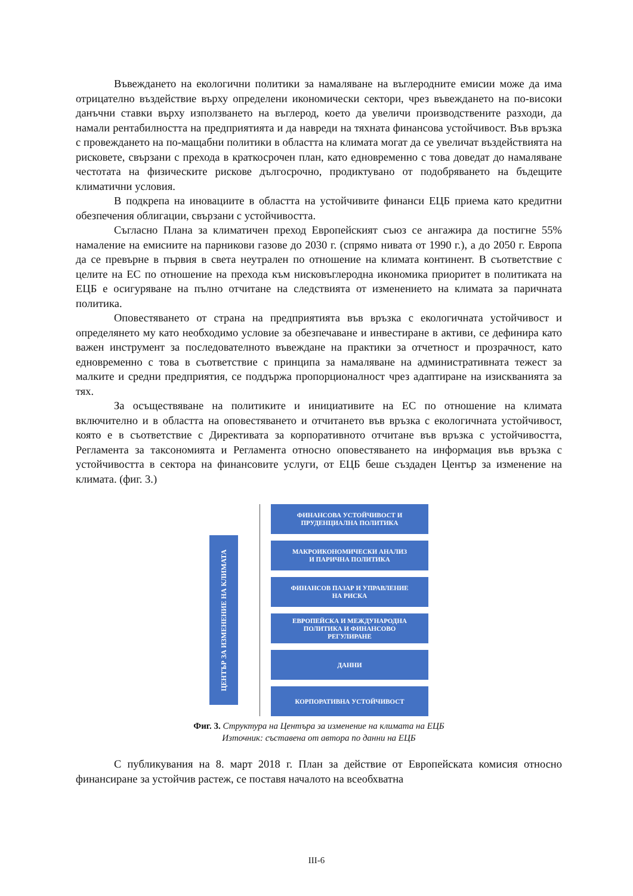Въвеждането на екологични политики за намаляване на въглеродните емисии може да има отрицателно въздействие върху определени икономически сектори, чрез въвеждането на по-високи данъчни ставки върху използването на въглерод, което да увеличи производствените разходи, да намали рентабилността на предприятията и да навреди на тяхната финансова устойчивост. Във връзка с провеждането на по-мащабни политики в областта на климата могат да се увеличат въздействията на рисковете, свързани с прехода в краткосрочен план, като едновременно с това доведат до намаляване честотата на физическите рискове дългосрочно, продиктувано от подобряването на бъдещите климатични условия.
В подкрепа на иновациите в областта на устойчивите финанси ЕЦБ приема като кредитни обезпечения облигации, свързани с устойчивостта.
Съгласно Плана за климатичен преход Европейският съюз се ангажира да постигне 55% намаление на емисиите на парникови газове до 2030 г. (спрямо нивата от 1990 г.), а до 2050 г. Европа да се превърне в първия в света неутрален по отношение на климата континент. В съответствие с целите на ЕС по отношение на прехода към нисковъглеродна икономика приоритет в политиката на ЕЦБ е осигуряване на пълно отчитане на следствията от изменението на климата за паричната политика.
Оповестяването от страна на предприятията във връзка с екологичната устойчивост и определянето му като необходимо условие за обезпечаване и инвестиране в активи, се дефинира като важен инструмент за последователното въвеждане на практики за отчетност и прозрачност, като едновременно с това в съответствие с принципа за намаляване на административната тежест за малките и средни предприятия, се поддържа пропорционалност чрез адаптиране на изискванията за тях.
За осъществяване на политиките и инициативите на ЕС по отношение на климата включително и в областта на оповестяването и отчитането във връзка с екологичната устойчивост, която е в съответствие с Директивата за корпоративното отчитане във връзка с устойчивостта, Регламента за таксономията и Регламента относно оповестяването на информация във връзка с устойчивостта в сектора на финансовите услуги, от ЕЦБ беше създаден Център за изменение на климата. (фиг. 3.)
ЦЕНТЪР ЗА ИЗМЕНЕНИЕ НА КЛИМАТА
ФИНАНСОВА УСТОЙЧИВОСТ И
ПРУДЕНЦИАЛНА ПОЛИТИКА
МАКРОИКОНОМИЧЕСКИ АНАЛИЗ
И ПАРИЧНА ПОЛИТИКА
ФИНАНСОВ ПАЗАР И УПРАВЛЕНИЕ
НА РИСКА
ЕВРОПЕЙСКА И МЕЖДУНАРОДНА
ПОЛИТИКА И ФИНАНСОВО
РЕГУЛИРАНЕ
ДАННИ
КОРПОРАТИВНА УСТОЙЧИВОСТ
Фиг. 3. Структура на Центъра за изменение на климата на ЕЦБ
Източник: съставена от автора по данни на ЕЦБ
С публикувания на 8. март 2018 г. План за действие от Европейската комисия относно финансиране за устойчив растеж, се поставя началото на всеобхватна
III-6